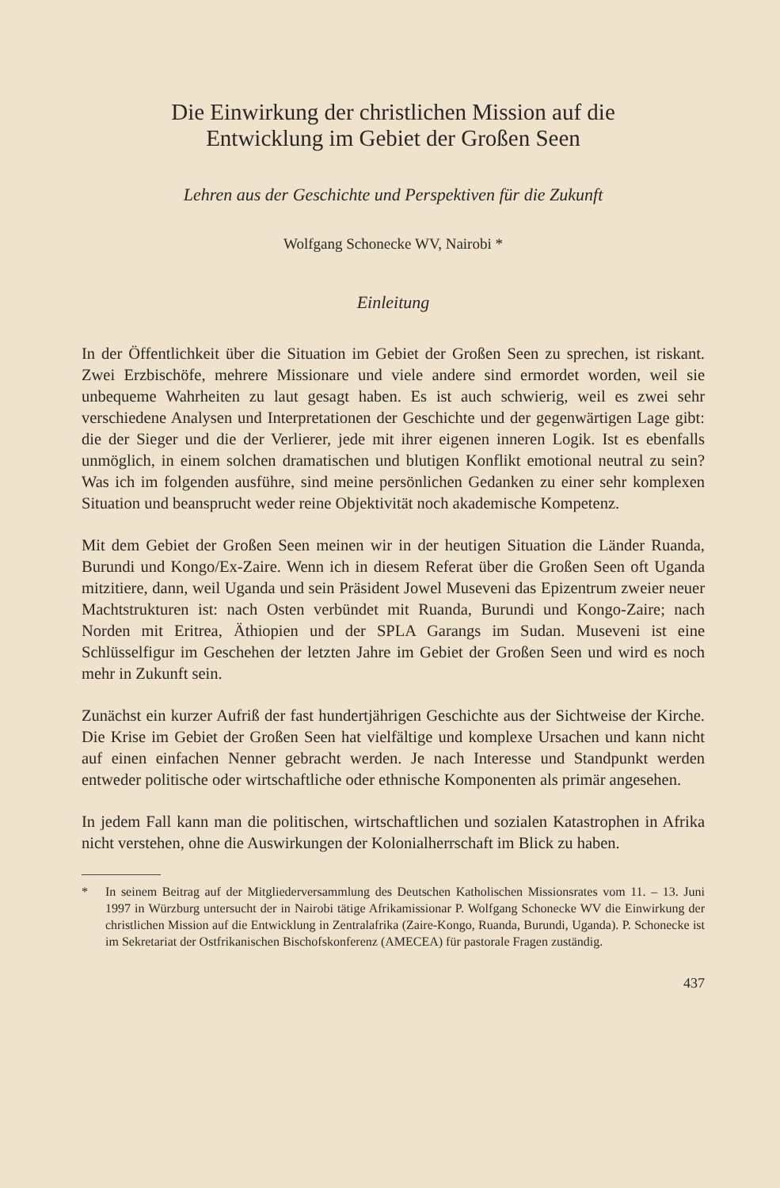Die Einwirkung der christlichen Mission auf die
Entwicklung im Gebiet der Großen Seen
Lehren aus der Geschichte und Perspektiven für die Zukunft
Wolfgang Schonecke WV, Nairobi *
Einleitung
In der Öffentlichkeit über die Situation im Gebiet der Großen Seen zu sprechen, ist riskant. Zwei Erzbischöfe, mehrere Missionare und viele andere sind ermordet worden, weil sie unbequeme Wahrheiten zu laut gesagt haben. Es ist auch schwierig, weil es zwei sehr verschiedene Analysen und Interpretationen der Geschichte und der gegenwärtigen Lage gibt: die der Sieger und die der Verlierer, jede mit ihrer eigenen inneren Logik. Ist es ebenfalls unmöglich, in einem solchen dramatischen und blutigen Konflikt emotional neutral zu sein? Was ich im folgenden ausführe, sind meine persönlichen Gedanken zu einer sehr komplexen Situation und beansprucht weder reine Objektivität noch akademische Kompetenz.
Mit dem Gebiet der Großen Seen meinen wir in der heutigen Situation die Länder Ruanda, Burundi und Kongo/Ex-Zaire. Wenn ich in diesem Referat über die Großen Seen oft Uganda mitzitiere, dann, weil Uganda und sein Präsident Jowel Museveni das Epizentrum zweier neuer Machtstrukturen ist: nach Osten verbündet mit Ruanda, Burundi und Kongo-Zaire; nach Norden mit Eritrea, Äthiopien und der SPLA Garangs im Sudan. Museveni ist eine Schlüsselfigur im Geschehen der letzten Jahre im Gebiet der Großen Seen und wird es noch mehr in Zukunft sein.
Zunächst ein kurzer Aufriß der fast hundertjährigen Geschichte aus der Sichtweise der Kirche. Die Krise im Gebiet der Großen Seen hat vielfältige und komplexe Ursachen und kann nicht auf einen einfachen Nenner gebracht werden. Je nach Interesse und Standpunkt werden entweder politische oder wirtschaftliche oder ethnische Komponenten als primär angesehen.
In jedem Fall kann man die politischen, wirtschaftlichen und sozialen Katastrophen in Afrika nicht verstehen, ohne die Auswirkungen der Kolonialherrschaft im Blick zu haben.
* In seinem Beitrag auf der Mitgliederversammlung des Deutschen Katholischen Missionsrates vom 11. – 13. Juni 1997 in Würzburg untersucht der in Nairobi tätige Afrikamissionar P. Wolfgang Schonecke WV die Einwirkung der christlichen Mission auf die Entwicklung in Zentralafrika (Zaire-Kongo, Ruanda, Burundi, Uganda). P. Schonecke ist im Sekretariat der Ostfrikanischen Bischofskonferenz (AMECEA) für pastorale Fragen zuständig.
437